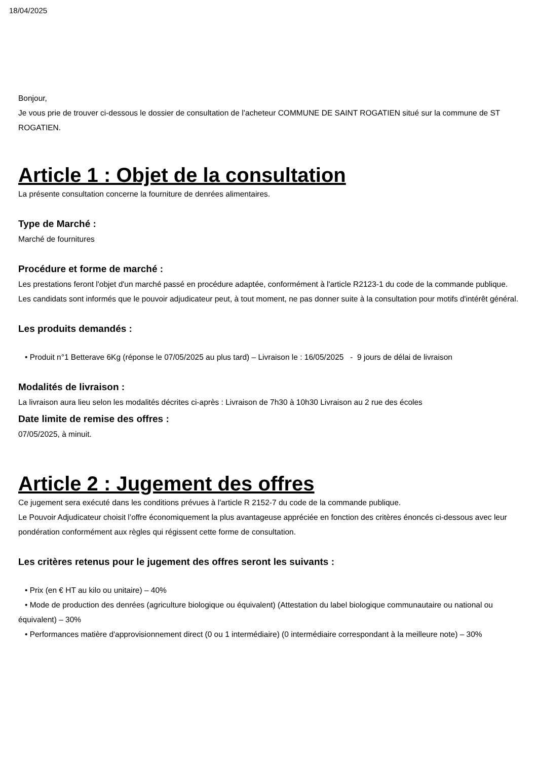18/04/2025
Bonjour,
Je vous prie de trouver ci-dessous le dossier de consultation de l’acheteur COMMUNE DE SAINT ROGATIEN situé sur la commune de ST ROGATIEN.
Article 1 : Objet de la consultation
La présente consultation concerne la fourniture de denrées alimentaires.
Type de Marché :
Marché de fournitures
Procédure et forme de marché :
Les prestations feront l'objet d'un marché passé en procédure adaptée, conformément à l'article R2123-1 du code de la commande publique.
Les candidats sont informés que le pouvoir adjudicateur peut, à tout moment, ne pas donner suite à la consultation pour motifs d'intérêt général.
Les produits demandés :
• Produit n°1 Betterave 6Kg (réponse le 07/05/2025 au plus tard) – Livraison le : 16/05/2025 - 9 jours de délai de livraison
Modalités de livraison :
La livraison aura lieu selon les modalités décrites ci-après : Livraison de 7h30 à 10h30 Livraison au 2 rue des écoles
Date limite de remise des offres :
07/05/2025, à minuit.
Article 2 : Jugement des offres
Ce jugement sera exécuté dans les conditions prévues à l'article R 2152-7 du code de la commande publique.
Le Pouvoir Adjudicateur choisit l’offre économiquement la plus avantageuse appréciée en fonction des critères énoncés ci-dessous avec leur pondération conformément aux règles qui régissent cette forme de consultation.
Les critères retenus pour le jugement des offres seront les suivants :
• Prix (en € HT au kilo ou unitaire) – 40%
• Mode de production des denrées (agriculture biologique ou équivalent) (Attestation du label biologique communautaire ou national ou équivalent) – 30%
• Performances matière d'approvisionnement direct (0 ou 1 intermédiaire) (0 intermédiaire correspondant à la meilleure note) – 30%